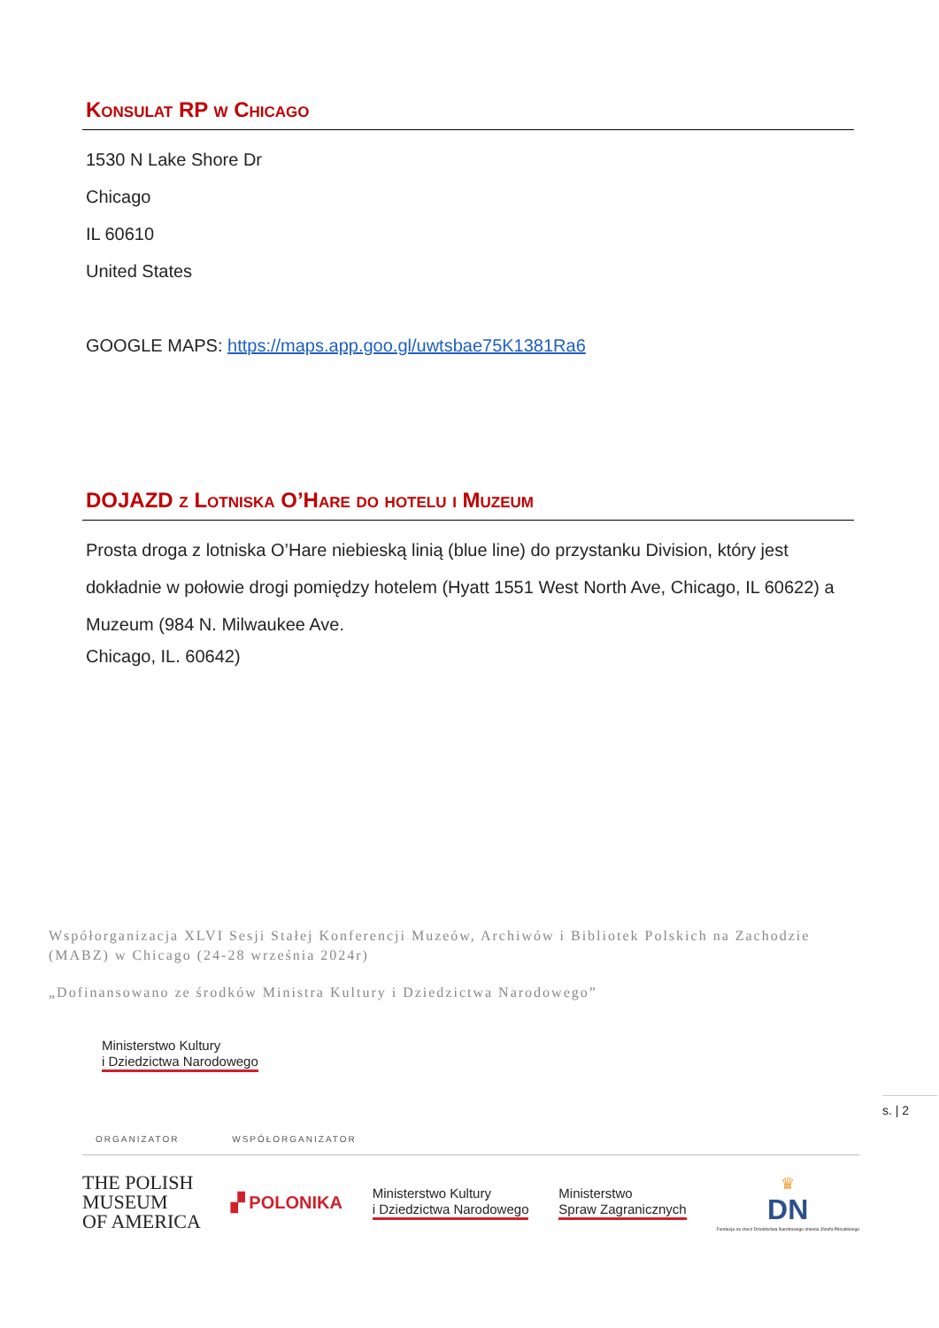Konsulat RP w Chicago
1530 N Lake Shore Dr
Chicago
IL 60610
United States
GOOGLE MAPS: https://maps.app.goo.gl/uwtsbae75K1381Ra6
DOJAZD z Lotniska O’Hare do hotelu i Muzeum
Prosta droga z lotniska O’Hare niebieską linią (blue line) do przystanku Division, który jest dokładnie w połowie drogi pomiędzy hotelem (Hyatt 1551 West North Ave, Chicago, IL 60622) a Muzeum (984 N. Milwaukee Ave.
Chicago, IL. 60642)
Współorganizacja XLVI Sesji Stałej Konferencji Muzeów, Archiwów i Bibliotek Polskich na Zachodzie (MABZ) w Chicago (24-28 września 2024r)
„Dofinansowano ze środków Ministra Kultury i Dziedzictwa Narodowego”
Ministerstwo Kultury
i Dziedzictwa Narodowego
s. | 2
ORGANIZATOR WSPÓŁORGANIZATOR
THE POLISH
MUSEUM
OF AMERICA
▞ POLONIKA
Ministerstwo Kultury
i Dziedzictwa Narodowego
Ministerstwo
Spraw Zagranicznych
♛
DN
Fundacja na rzecz Dziedzictwa Narodowego imienia Józefa Piłsudskiego